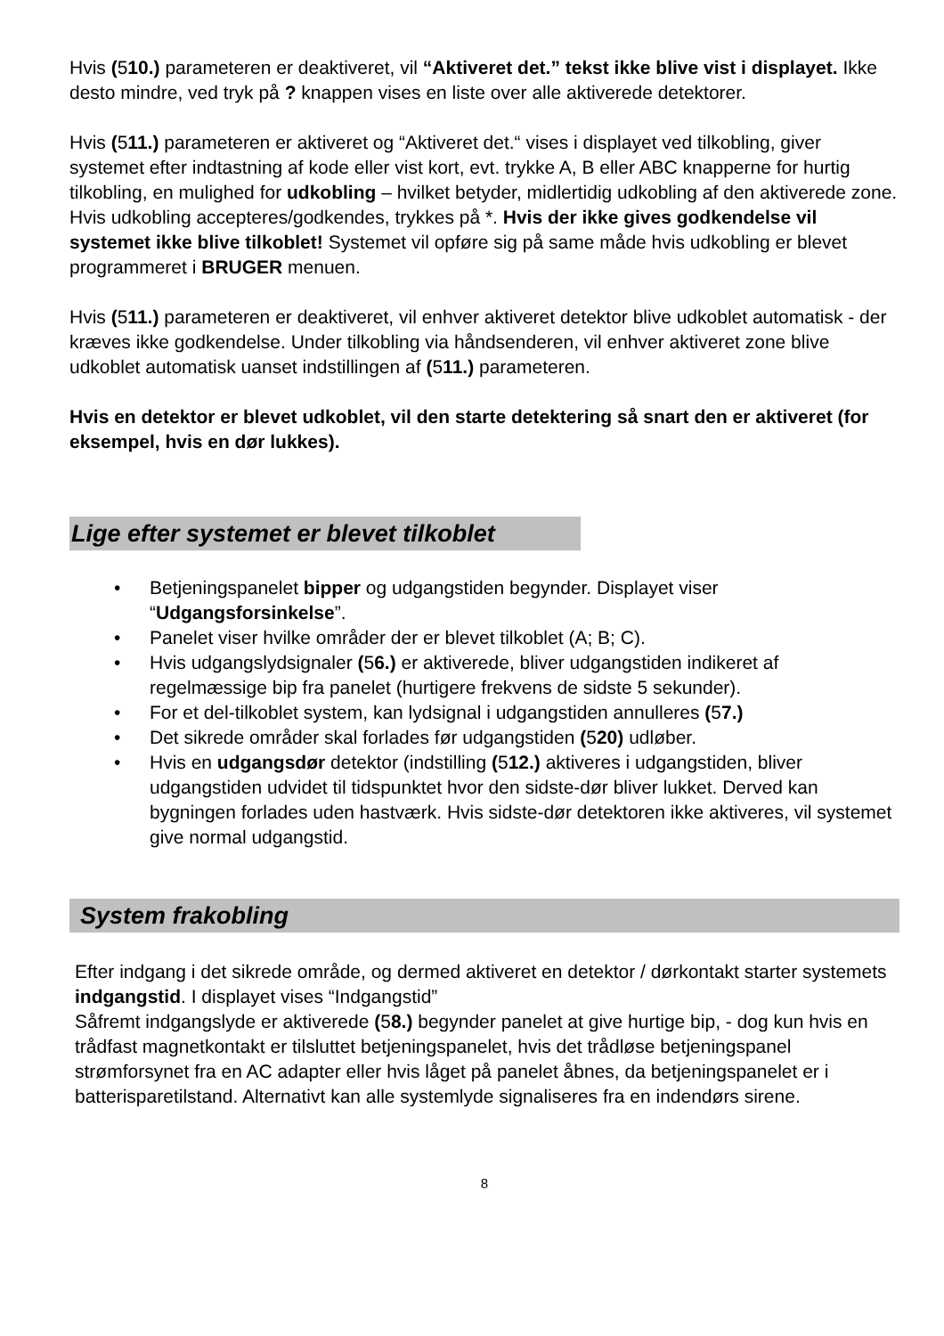Hvis (510.) parameteren er deaktiveret, vil “Aktiveret det.” tekst ikke blive vist i displayet. Ikke desto mindre, ved tryk på ? knappen vises en liste over alle aktiverede detektorer.
Hvis (511.) parameteren er aktiveret og “Aktiveret det.“ vises i displayet ved tilkobling, giver systemet efter indtastning af kode eller vist kort, evt. trykke A, B eller ABC knapperne for hurtig tilkobling, en mulighed for udkobling – hvilket betyder, midlertidig udkobling af den aktiverede zone. Hvis udkobling accepteres/godkendes, trykkes på *. Hvis der ikke gives godkendelse vil systemet ikke blive tilkoblet! Systemet vil opføre sig på same måde hvis udkobling er blevet programmeret i BRUGER menuen.
Hvis (511.) parameteren er deaktiveret, vil enhver aktiveret detektor blive udkoblet automatisk - der kræves ikke godkendelse. Under tilkobling via håndsenderen, vil enhver aktiveret zone blive udkoblet automatisk uanset indstillingen af (511.) parameteren.
Hvis en detektor er blevet udkoblet, vil den starte detektering så snart den er aktiveret (for eksempel, hvis en dør lukkes).
Lige efter systemet er blevet tilkoblet
• Betjeningspanelet bipper og udgangstiden begynder. Displayet viser “Udgangsforsinkelse”.
• Panelet viser hvilke områder der er blevet tilkoblet (A; B; C).
• Hvis udgangslydsignaler (56.) er aktiverede, bliver udgangstiden indikeret af regelmæssige bip fra panelet (hurtigere frekvens de sidste 5 sekunder).
• For et del-tilkoblet system, kan lydsignal i udgangstiden annulleres (57.)
• Det sikrede områder skal forlades før udgangstiden (520) udløber.
• Hvis en udgangsdør detektor (indstilling (512.) aktiveres i udgangstiden, bliver udgangstiden udvidet til tidspunktet hvor den sidste-dør bliver lukket. Derved kan bygningen forlades uden hastværk. Hvis sidste-dør detektoren ikke aktiveres, vil systemet give normal udgangstid.
System frakobling
Efter indgang i det sikrede område, og dermed aktiveret en detektor / dørkontakt starter systemets indgangstid. I displayet vises “Indgangstid”
Såfremt indgangslyde er aktiverede (58.) begynder panelet at give hurtige bip, - dog kun hvis en trådfast magnetkontakt er tilsluttet betjeningspanelet, hvis det trådløse betjeningspanel strømforsynet fra en AC adapter eller hvis låget på panelet åbnes, da betjeningspanelet er i batterisparetilstand. Alternativt kan alle systemlyde signaliseres fra en indendørs sirene.
8